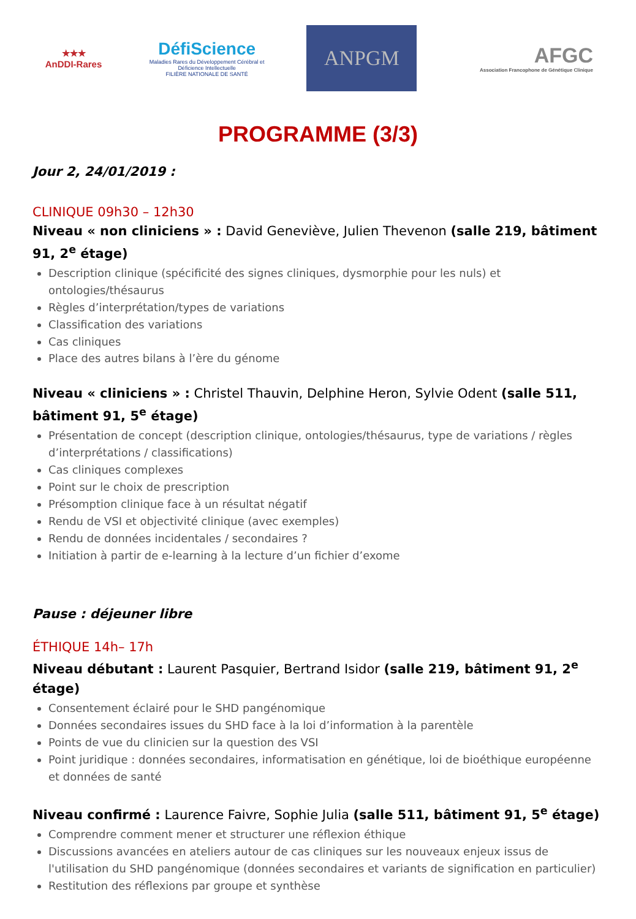★★★
AnDDI-Rares
DéfiScience
Maladies Rares du Développement Cérébral et Déficience Intellectuelle
FILIÈRE NATIONALE DE SANTÉ
ANPGM
AFGC
Association Francophone de Génétique Clinique
PROGRAMME (3/3)
Jour 2, 24/01/2019 :
CLINIQUE 09h30 – 12h30
Niveau « non cliniciens » : David Geneviève, Julien Thevenon (salle 219, bâtiment 91, 2<sup>e</sup> étage)
Description clinique (spécificité des signes cliniques, dysmorphie pour les nuls) et ontologies/thésaurus
Règles d’interprétation/types de variations
Classification des variations
Cas cliniques
Place des autres bilans à l’ère du génome
Niveau « cliniciens » : Christel Thauvin, Delphine Heron, Sylvie Odent (salle 511, bâtiment 91, 5<sup>e</sup> étage)
Présentation de concept (description clinique, ontologies/thésaurus, type de variations / règles d’interprétations / classifications)
Cas cliniques complexes
Point sur le choix de prescription
Présomption clinique face à un résultat négatif
Rendu de VSI et objectivité clinique (avec exemples)
Rendu de données incidentales / secondaires ?
Initiation à partir de e-learning à la lecture d’un fichier d’exome
Pause : déjeuner libre
ÉTHIQUE 14h– 17h
Niveau débutant : Laurent Pasquier, Bertrand Isidor (salle 219, bâtiment 91, 2<sup>e</sup> étage)
Consentement éclairé pour le SHD pangénomique
Données secondaires issues du SHD face à la loi d’information à la parentèle
Points de vue du clinicien sur la question des VSI
Point juridique : données secondaires, informatisation en génétique, loi de bioéthique européenne et données de santé
Niveau confirmé : Laurence Faivre, Sophie Julia (salle 511, bâtiment 91, 5<sup>e</sup> étage)
Comprendre comment mener et structurer une réflexion éthique
Discussions avancées en ateliers autour de cas cliniques sur les nouveaux enjeux issus de l'utilisation du SHD pangénomique (données secondaires et variants de signification en particulier)
Restitution des réflexions par groupe et synthèse